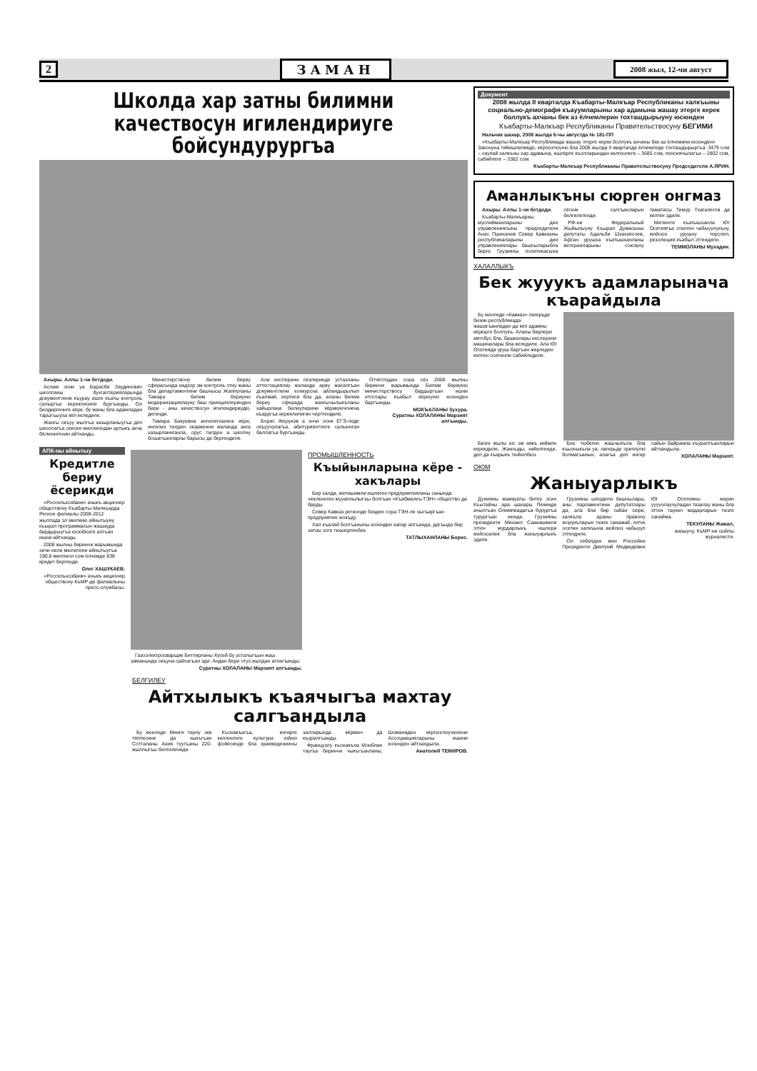2 ЗАМАН 2008 жыл, 12-чи август
Школда хар затны билимни качествосун игилендириуге бойсундурургъа
Ахыры. Аллы 1-чи бетдеди.
Аслам эсни уа Барасби Заудинович школланы бухгалтерияларында документлени къурау ишге къаты контроль салыргъа кереклисине бургъанды. Ол билдиргеннге кёре, бу жаны бла адамладан тарыгъыулa кёп келедиле.
Жангы окъуу жылгъа хазырланыугъа деп школлагъа сексен миллиондан артыкъ ахча бёлюннгенин айтханды.
Министерствону билим бериу сферасында надзор эм контроль этиу жаны бла департаментини башчысы Жаппуланы Тамара билим бериуню модернизациялауну баш принциплеринден бири - аны качествосун игилендириудю, дегенди.
Тамара Бакуевна ангилатханнга кёре, ингилиз тилден экзаменни жаланда анга хазырланнганла, орус тилден а школну бошагъанларны барысы да бергендиле.
Ала кеслерини сёзлеринде устазланы аттестациялау жаланда ариу жасалгъан документлени конкурсна айландырылып къалмай, кертиси бла да, аланы билим бериу сферада жангычылыкъланы хайырлана билиулерини кёрмюючонеча къарргъа кереклилигин чертгендиле.
Борис Жеруков а энчи эсни ЕГЭ-леде окъуучулагъа, абитуриентлеге салыннган баллагъа бургъанды.
Отчётладан сора сёз 2008 жылны биринчи жарымында Билим бериуню министерствосу бардыргъан ишни итоглары къабыл кёрюуню юсюнден баргъанды.
МОКЪАЛАНЫ Зухура.
Суратны ХОЛАЛАНЫ Марзият алгъанды.
АПК-ны айнытыу
Кредитле бериу ёсерикди
«Россельхозбанк» ачыкъ акционер обществону Къабарты-Малкъарда Регион филиалы 2008-2012 жыллада эл мюлкню айнытыуну къырал программасын жашауда бардырыугъа юсюбюзге алгъан ишни айтханды.
2008 жылны биринчи жарымында энчи иели мюлклени айнытыугъа 190,8 миллион сом ёлчемде 838 кредит бергенди.
Олег ХАШУКАЕВ.
«Россельхозбанк» ачыкъ акционер обществону КъМР-де филиалыны пресс-службасы.
Газоэлектросварщик Биттирланы Хусей бу усталыгъын жаш заманында окъуна сайлагъан эди. Андан бери отуз жылдан атлагъанды.
Суратны ХОЛАЛАНЫ Марзият алгъанды.
ПРОМЫШЛЕННОСТЬ
Къыйынларына кёре - хакълары
Бир халда, жетишимли ишлеген предприятияланы санында чекленнген жууаплылыгъы болгъан «Къабмалкъ-ТЭН» общество да барды.
Север Кавказ регионде бизден сора ТЭН-ле чыгъаргъан предприятие жокъду.
Хал къалай болгъаныны юсюнден хапар алгъанда, дагъыда бир затны эсге тюшюргенбиз.
ТАТЛЫХАНЛАНЫ Борис.
БЕЛГИЛЕУ
Айтхылыкъ къаячыгъа махтау салгъандыла
Бу кюнледе Минги тауну эки тёппесине да чыкъгъан Сотталаны Ахия туугъаны 220-жыллыгъы белгиленеди.
Къонакъагъа, ингирге келгенлеге культура юйню фойесинде бла краеведениены залларында кёрмюч да къуралгъанды.
Французлу къонакъла Монблан таугъа биринчи чыкъгъанланы, Шоманиден кёргюзтюучюлени Ассоциацияларыны ишини юсюнден айтхандыла.
Анатолий ТЕМИРОВ.
Документ
2008 жылда II кварталда Къабарты-Малкъар Республиканы халкъыны социально-демографя къауумларыны хар адамына жашау этерге керек боллукъ ахчаны бек аз ёлчемлерин тохташдырыуну юсюнден
Къабарты-Малкъар Республиканы Правительствосуну БЕГИМИ
Нальчик шахар, 2008 жылда 6-чы августда № 181-ПП
«Къабарты-Малкъар Республикада жашау этерге керек боллукъ ахчаны бек аз ёлчемини юсюнден» Законуна тийишлиликде, кёргюзтюуню бла 2008 жылда II кварталда ёлчемледе тохташдырыргъа: 3479 сом – саулай халкъны хар адамына, ишлерге къолларындан келгенлеге – 3685 сом, пенсиячылагъа – 2802 сом, сабийлеге – 3382 сом.
Къабарты-Малкъар Республиканы Правительствосуну Председатели А.ЯРИН.
Аманлыкъны сюрген онгмаз
Ахыры. Аллы 1-чи бетдеди.
Къабарты-Малкъарны муслийманларыны дин управлениясыны председатели Анас Пшихачев Север Кавказны республикаларыны дин управлениялары башчыларыбла бирге Грузияны политикасына сёгюм салгъанларын белгилегенди.
РФ-ни Федеральный Жыйылыуну Къырал Думасыны депутаты Адальби Шхагапсоев, Афган урушха къатышханланы ветеранларыны союзуну таматасы Тимур Тхагалегов да келген эдиле.
Митингге къатышханла Юг Осетиягъа этилген чабыуулукъну, кюйсюз урушну терслеп, резолюция къабыл этгендиле.
ТЕММОЛАНЫ Мухадин.
ХАЛАЛЛЫКЪ
Бек жууукъ адамларынача къарайдыла
Бу кюнледе «Кавказ» лагерьде бизни республикада жашагъанладан да кёп адамны кёрюрге боллукъ. Аланы бирлери автобус бла, башкалары кеслерини машиналары бла келедиле. Ала Юг Осетияда уруш баргъан жерледен келген осетинли сабийледиле.
Бизге жылы юс эм аякъ киймле керекдиле. Жангыды, кийилгенди, деп да къарыкъ тюйюлбюз.
Биз тюбеген жашчыкъла бла къызчыкъла уа, лагерьде эригиулю болмагъанын, алагъа деп ингир сайын байрамла къуралгъанларын айтхандыла.
ХОЛАЛАНЫ Марзият.
ОЮМ
Жаныуарлыкъ
Дунияны жамауаты битеу эсин Къытайны ара шахары Пекинде ачылгъан Олимпиадагъа бурургъа турургъан кюнде, Грузияны президенти Михаил Саакашвили этген мурдарлыкъ ишлери кюйсюзлюк бла жаныуарлыкъ эдиле.
Грузияны шёндюгю башчылары, аны парламентини депутатлары да, ала бла бир сабан сюре, халкъла араны правону жорукъларын тюкге санамай, гитче осетин халкъына кюйсюз чабыуул этгендиле.
Ол себепден мен Россейни Президенти Дмитрий Медведевни Юг Осетияны жерин уууучлаучуладан тазалау жаны бла этген таукел мадарларын тюзге санайма.
ТЕКУЛАНЫ Жамал,
жазыучу, КъМР-ни сыйлы журналисти.